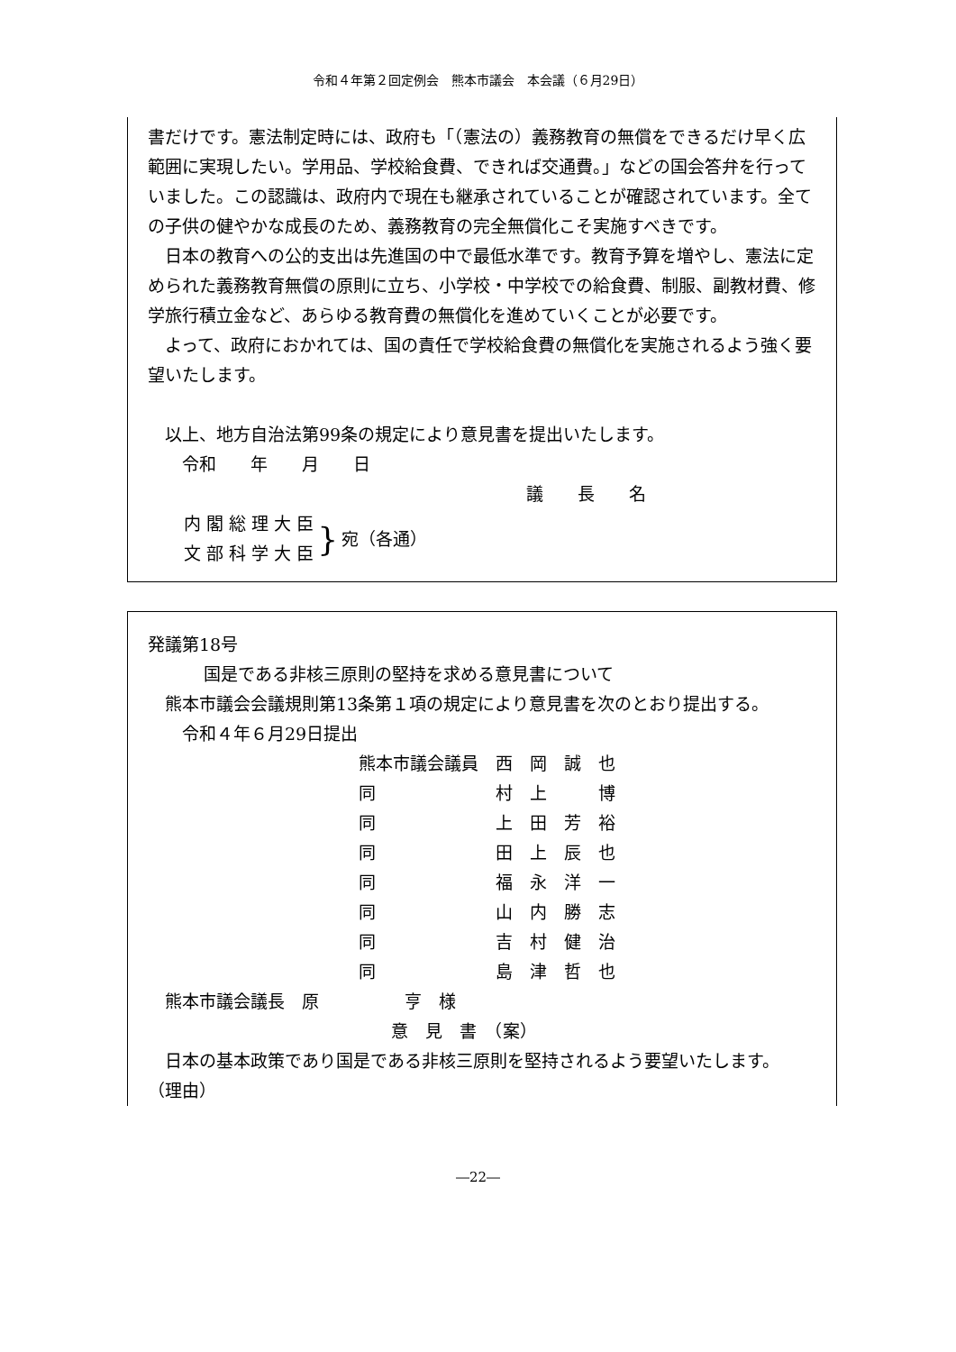令和４年第２回定例会　熊本市議会　本会議（６月29日）
書だけです。憲法制定時には、政府も「（憲法の）義務教育の無償をできるだけ早く広範囲に実現したい。学用品、学校給食費、できれば交通費。」などの国会答弁を行っていました。この認識は、政府内で現在も継承されていることが確認されています。全ての子供の健やかな成長のため、義務教育の完全無償化こそ実施すべきです。
　日本の教育への公的支出は先進国の中で最低水準です。教育予算を増やし、憲法に定められた義務教育無償の原則に立ち、小学校・中学校での給食費、制服、副教材費、修学旅行積立金など、あらゆる教育費の無償化を進めていくことが必要です。
　よって、政府におかれては、国の責任で学校給食費の無償化を実施されるよう強く要望いたします。
　以上、地方自治法第99条の規定により意見書を提出いたします。
　　令和　　年　　月　　日
議　　長　　名
内 閣 総 理 大 臣
文 部 科 学 大 臣
}
宛（各通）
発議第18号
国是である非核三原則の堅持を求める意見書について
　熊本市議会会議規則第13条第１項の規定により意見書を次のとおり提出する。
　　令和４年６月29日提出
熊本市議会議員　西　岡　誠　也
同　　　　　　　村　上　　　博
同　　　　　　　上　田　芳　裕
同　　　　　　　田　上　辰　也
同　　　　　　　福　永　洋　一
同　　　　　　　山　内　勝　志
同　　　　　　　吉　村　健　治
同　　　　　　　島　津　哲　也
　熊本市議会議長　原　　　　　亨　様
意　見　書　（案）
　日本の基本政策であり国是である非核三原則を堅持されるよう要望いたします。
（理由）
―22―